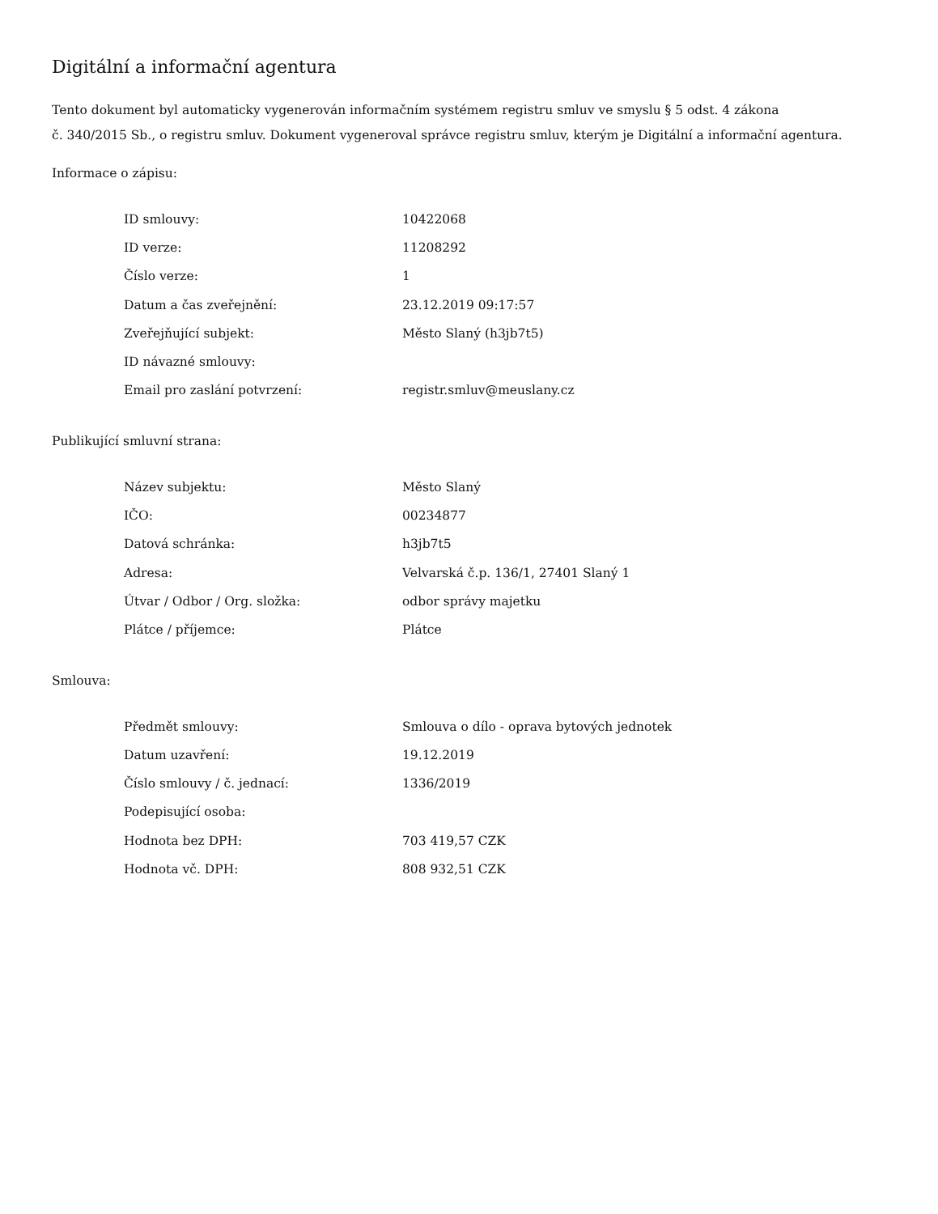Digitální a informační agentura
Tento dokument byl automaticky vygenerován informačním systémem registru smluv ve smyslu § 5 odst. 4 zákona
č. 340/2015 Sb., o registru smluv. Dokument vygeneroval správce registru smluv, kterým je Digitální a informační agentura.
Informace o zápisu:
| ID smlouvy: | 10422068 |
| ID verze: | 11208292 |
| Číslo verze: | 1 |
| Datum a čas zveřejnění: | 23.12.2019 09:17:57 |
| Zveřejňující subjekt: | Město Slaný (h3jb7t5) |
| ID návazné smlouvy: | |
| Email pro zaslání potvrzení: | registr.smluv@meuslany.cz |
Publikující smluvní strana:
| Název subjektu: | Město Slaný |
| IČO: | 00234877 |
| Datová schránka: | h3jb7t5 |
| Adresa: | Velvarská č.p. 136/1, 27401 Slaný 1 |
| Útvar / Odbor / Org. složka: | odbor správy majetku |
| Plátce / příjemce: | Plátce |
Smlouva:
| Předmět smlouvy: | Smlouva o dílo - oprava bytových jednotek |
| Datum uzavření: | 19.12.2019 |
| Číslo smlouvy / č. jednací: | 1336/2019 |
| Podepisující osoba: | |
| Hodnota bez DPH: | 703 419,57 CZK |
| Hodnota vč. DPH: | 808 932,51 CZK |